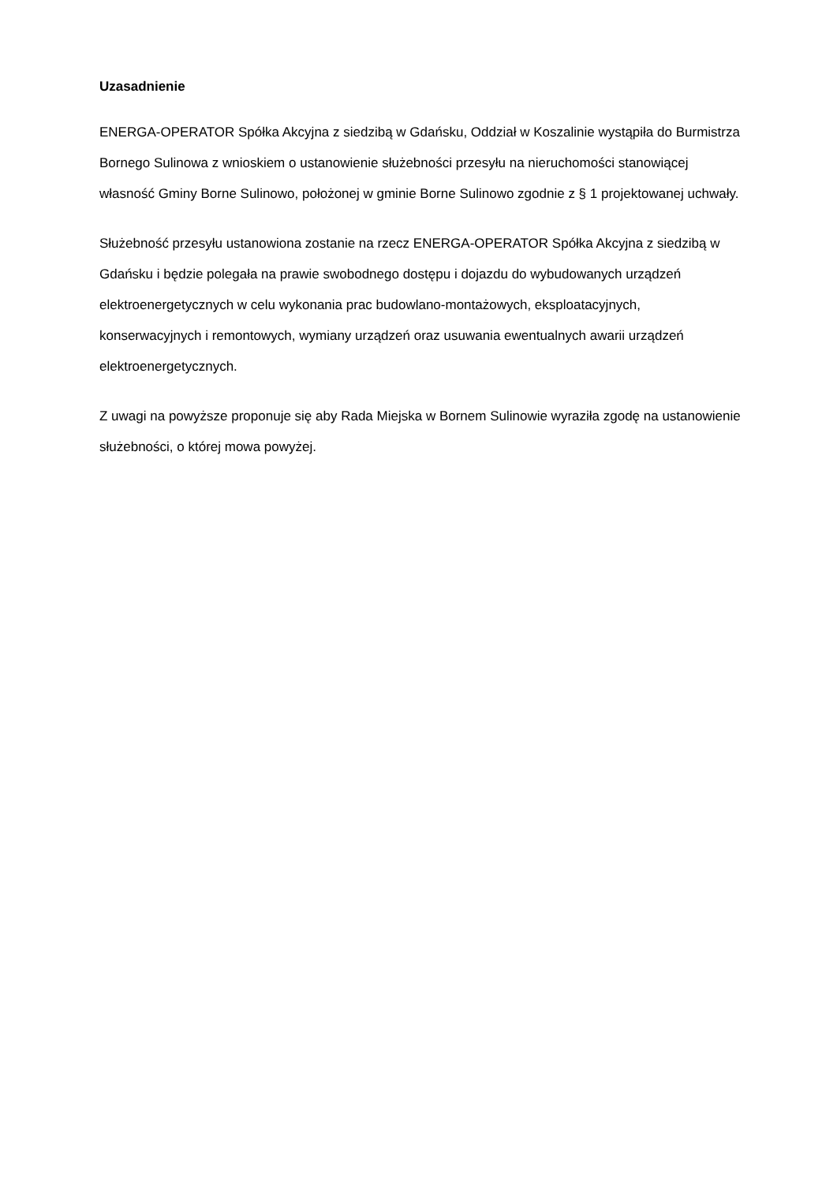Uzasadnienie
ENERGA-OPERATOR Spółka Akcyjna z siedzibą w Gdańsku, Oddział w Koszalinie wystąpiła do Burmistrza Bornego Sulinowa z wnioskiem o ustanowienie służebności przesyłu na nieruchomości stanowiącej własność Gminy Borne Sulinowo, położonej w gminie Borne Sulinowo zgodnie z § 1 projektowanej uchwały.
Służebność przesyłu ustanowiona zostanie na rzecz ENERGA-OPERATOR Spółka Akcyjna z siedzibą w Gdańsku i będzie polegała na prawie swobodnego dostępu i dojazdu do wybudowanych urządzeń elektroenergetycznych w celu wykonania prac budowlano-montażowych, eksploatacyjnych, konserwacyjnych i remontowych, wymiany urządzeń oraz usuwania ewentualnych awarii urządzeń elektroenergetycznych.
Z uwagi na powyższe proponuje się aby Rada Miejska w Bornem Sulinowie wyraziła zgodę na ustanowienie służebności, o której mowa powyżej.